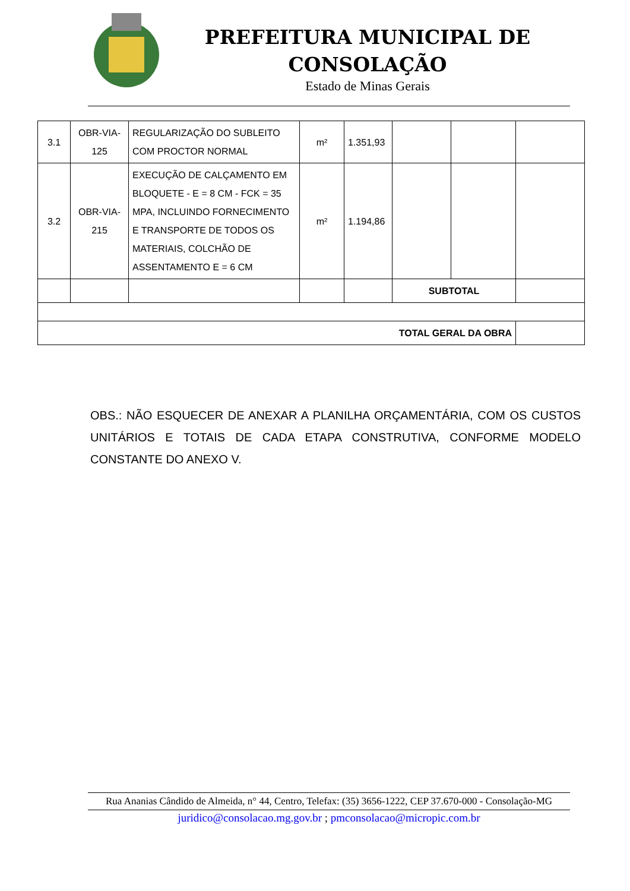PREFEITURA MUNICIPAL DE CONSOLAÇÃO
Estado de Minas Gerais
| 3.1 | OBR-VIA-125 | REGULARIZAÇÃO DO SUBLEITO COM PROCTOR NORMAL | m² | 1.351,93 | | | |
| 3.2 | OBR-VIA-215 | EXECUÇÃO DE CALÇAMENTO EM BLOQUETE - E = 8 CM - FCK = 35 MPA, INCLUINDO FORNECIMENTO E TRANSPORTE DE TODOS OS MATERIAIS, COLCHÃO DE ASSENTAMENTO E = 6 CM | m² | 1.194,86 | | | |
| | | | | | SUBTOTAL | | |
| TOTAL GERAL DA OBRA | | | | | | | |
OBS.: NÃO ESQUECER DE ANEXAR A PLANILHA ORÇAMENTÁRIA, COM OS CUSTOS UNITÁRIOS E TOTAIS DE CADA ETAPA CONSTRUTIVA, CONFORME MODELO CONSTANTE DO ANEXO V.
Rua Ananias Cândido de Almeida, n° 44, Centro, Telefax: (35) 3656-1222, CEP 37.670-000 - Consolação-MG
juridico@consolacao.mg.gov.br ; pmconsolacao@micropic.com.br